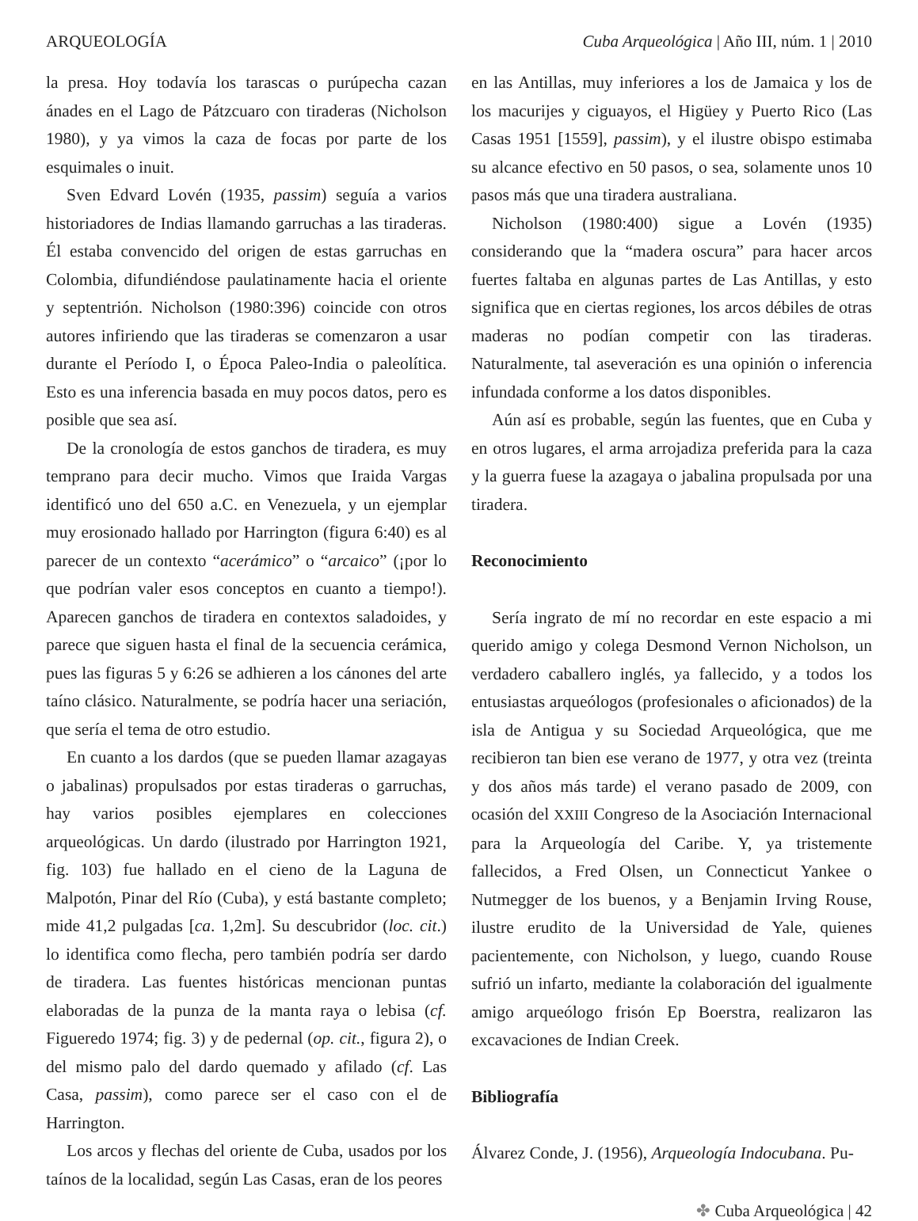ARQUEOLOGÍA Cuba Arqueológica | Año III, núm. 1 | 2010
la presa. Hoy todavía los tarascas o purúpecha cazan ánades en el Lago de Pátzcuaro con tiraderas (Nicholson 1980), y ya vimos la caza de focas por parte de los esquimales o inuit.
Sven Edvard Lovén (1935, passim) seguía a varios historiadores de Indias llamando garruchas a las tiraderas. Él estaba convencido del origen de estas garruchas en Colombia, difundiéndose paulatinamente hacia el oriente y septentrión. Nicholson (1980:396) coincide con otros autores infiriendo que las tiraderas se comenzaron a usar durante el Período I, o Época Paleo-India o paleolítica. Esto es una inferencia basada en muy pocos datos, pero es posible que sea así.
De la cronología de estos ganchos de tiradera, es muy temprano para decir mucho. Vimos que Iraida Vargas identificó uno del 650 a.C. en Venezuela, y un ejemplar muy erosionado hallado por Harrington (figura 6:40) es al parecer de un contexto “acerámico” o “arcaico” (¡por lo que podrían valer esos conceptos en cuanto a tiempo!). Aparecen ganchos de tiradera en contextos saladoides, y parece que siguen hasta el final de la secuencia cerámica, pues las figuras 5 y 6:26 se adhieren a los cánones del arte taíno clásico. Naturalmente, se podría hacer una seriación, que sería el tema de otro estudio.
En cuanto a los dardos (que se pueden llamar azagayas o jabalinas) propulsados por estas tiraderas o garruchas, hay varios posibles ejemplares en colecciones arqueológicas. Un dardo (ilustrado por Harrington 1921, fig. 103) fue hallado en el cieno de la Laguna de Malpotón, Pinar del Río (Cuba), y está bastante completo; mide 41,2 pulgadas [ca. 1,2m]. Su descubridor (loc. cit.) lo identifica como flecha, pero también podría ser dardo de tiradera. Las fuentes históricas mencionan puntas elaboradas de la punza de la manta raya o lebisa (cf. Figueredo 1974; fig. 3) y de pedernal (op. cit., figura 2), o del mismo palo del dardo quemado y afilado (cf. Las Casa, passim), como parece ser el caso con el de Harrington.
Los arcos y flechas del oriente de Cuba, usados por los taínos de la localidad, según Las Casas, eran de los peores
en las Antillas, muy inferiores a los de Jamaica y los de los macurijes y ciguayos, el Higüey y Puerto Rico (Las Casas 1951 [1559], passim), y el ilustre obispo estimaba su alcance efectivo en 50 pasos, o sea, solamente unos 10 pasos más que una tiradera australiana.
Nicholson (1980:400) sigue a Lovén (1935) considerando que la “madera oscura” para hacer arcos fuertes faltaba en algunas partes de Las Antillas, y esto significa que en ciertas regiones, los arcos débiles de otras maderas no podían competir con las tiraderas. Naturalmente, tal aseveración es una opinión o inferencia infundada conforme a los datos disponibles.
Aún así es probable, según las fuentes, que en Cuba y en otros lugares, el arma arrojadiza preferida para la caza y la guerra fuese la azagaya o jabalina propulsada por una tiradera.
Reconocimiento
Sería ingrato de mí no recordar en este espacio a mi querido amigo y colega Desmond Vernon Nicholson, un verdadero caballero inglés, ya fallecido, y a todos los entusiastas arqueólogos (profesionales o aficionados) de la isla de Antigua y su Sociedad Arqueológica, que me recibieron tan bien ese verano de 1977, y otra vez (treinta y dos años más tarde) el verano pasado de 2009, con ocasión del XXIII Congreso de la Asociación Internacional para la Arqueología del Caribe. Y, ya tristemente fallecidos, a Fred Olsen, un Connecticut Yankee o Nutmegger de los buenos, y a Benjamin Irving Rouse, ilustre erudito de la Universidad de Yale, quienes pacientemente, con Nicholson, y luego, cuando Rouse sufrió un infarto, mediante la colaboración del igualmente amigo arqueólogo frisón Ep Boerstra, realizaron las excavaciones de Indian Creek.
Bibliografía
Álvarez Conde, J. (1956), Arqueología Indocubana. Pu-
✤ Cuba Arqueológica | 42